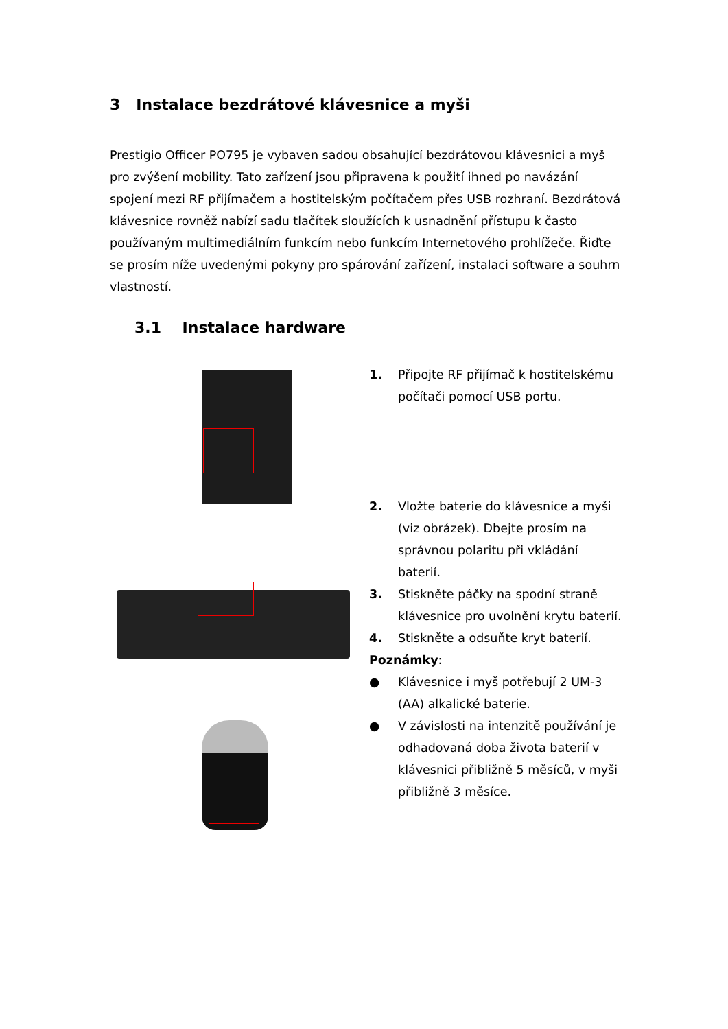3 Instalace bezdrátové klávesnice a myši
Prestigio Officer PO795 je vybaven sadou obsahující bezdrátovou klávesnici a myš pro zvýšení mobility. Tato zařízení jsou připravena k použití ihned po navázání spojení mezi RF přijímačem a hostitelským počítačem přes USB rozhraní. Bezdrátová klávesnice rovněž nabízí sadu tlačítek sloužících k usnadnění přístupu k často používaným multimediálním funkcím nebo funkcím Internetového prohlížeče. Řiďte se prosím níže uvedenými pokyny pro spárování zařízení, instalaci software a souhrn vlastností.
3.1 Instalace hardware
1. Připojte RF přijímač k hostitelskému počítači pomocí USB portu.
2. Vložte baterie do klávesnice a myši (viz obrázek). Dbejte prosím na správnou polaritu při vkládání baterií.
3. Stiskněte páčky na spodní straně klávesnice pro uvolnění krytu baterií.
4. Stiskněte a odsuňte kryt baterií.
Poznámky:
● Klávesnice i myš potřebují 2 UM-3 (AA) alkalické baterie.
● V závislosti na intenzitě používání je odhadovaná doba života baterií v klávesnici přibližně 5 měsíců, v myši přibližně 3 měsíce.